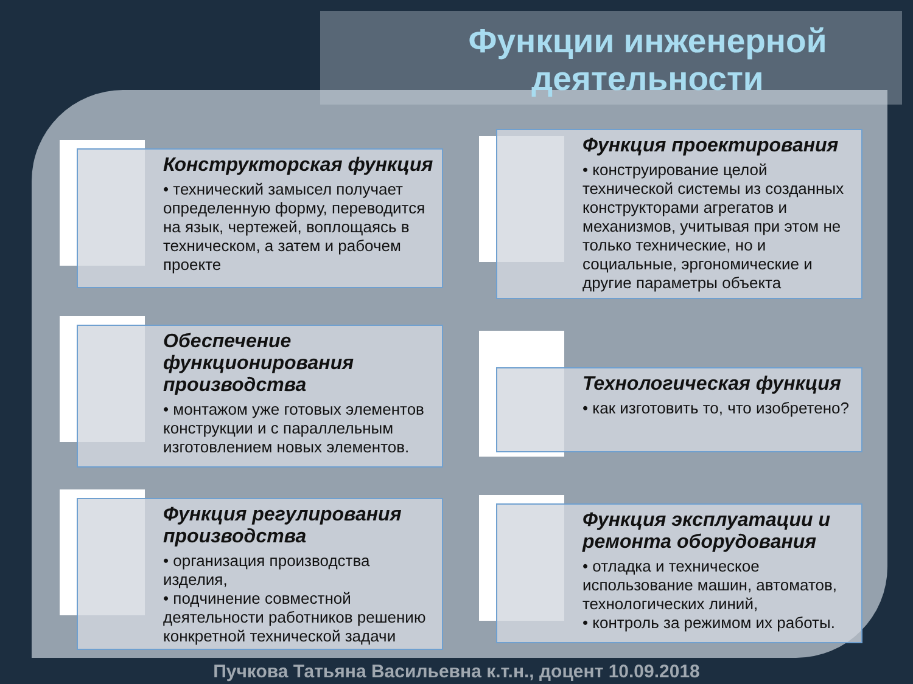Функции инженерной деятельности
Конструкторская функция
• технический замысел получает определенную форму, переводится на язык, чертежей, воплощаясь в техническом, а затем и рабочем проекте
Обеспечение функционирования производства
• монтажом уже готовых элементов конструкции и с параллельным изготовлением новых элементов.
Функция регулирования производства
• организация производства изделия,
• подчинение совместной деятельности работников решению конкретной технической задачи
Функция проектирования
• конструирование целой технической системы из созданных конструкторами агрегатов и механизмов, учитывая при этом не только технические, но и социальные, эргономические и другие параметры объекта
Технологическая функция
• как изготовить то, что изобретено?
Функция эксплуатации и ремонта оборудования
• отладка и техническое использование машин, автоматов, технологических линий,
• контроль за режимом их работы.
Пучкова Татьяна Васильевна к.т.н., доцент 10.09.2018